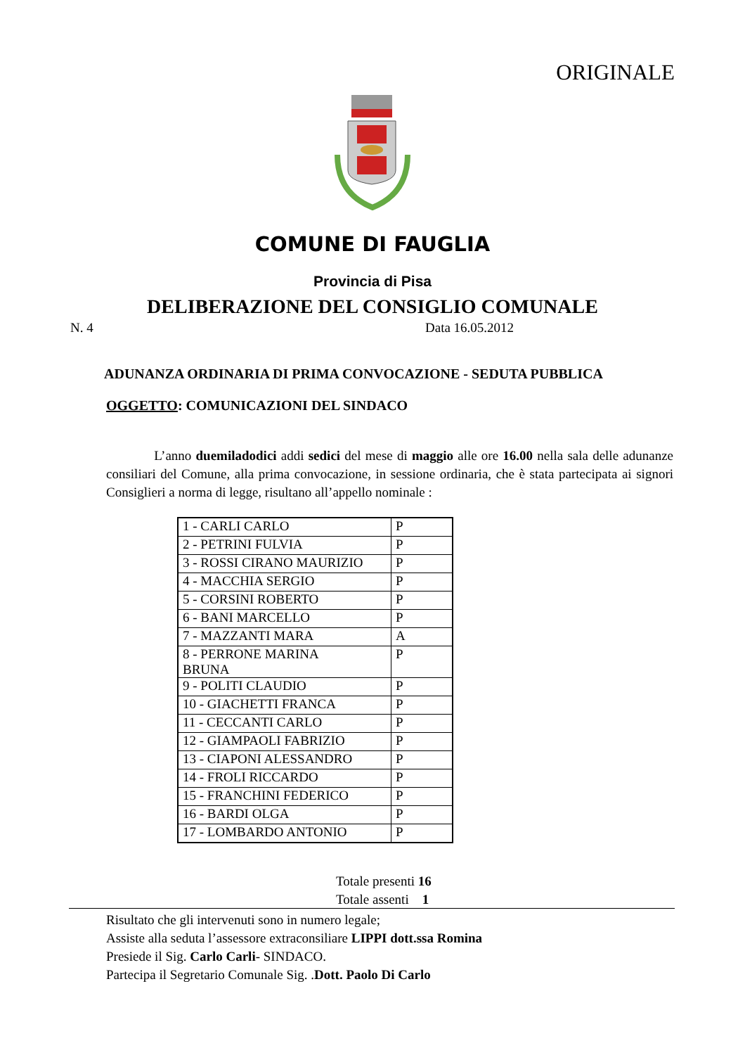ORIGINALE
COMUNE DI FAUGLIA
Provincia di Pisa
DELIBERAZIONE DEL CONSIGLIO COMUNALE
N. 4 Data 16.05.2012
ADUNANZA ORDINARIA DI PRIMA CONVOCAZIONE - SEDUTA PUBBLICA
OGGETTO: COMUNICAZIONI DEL SINDACO
L’anno duemiladodici addi sedici del mese di maggio alle ore 16.00 nella sala delle adunanze consiliari del Comune, alla prima convocazione, in sessione ordinaria, che è stata partecipata ai signori Consiglieri a norma di legge, risultano all’appello nominale :
| 1 - CARLI CARLO | P |
| 2 - PETRINI FULVIA | P |
| 3 - ROSSI CIRANO MAURIZIO | P |
| 4 - MACCHIA SERGIO | P |
| 5 - CORSINI ROBERTO | P |
| 6 - BANI MARCELLO | P |
| 7 - MAZZANTI MARA | A |
| 8 - PERRONE MARINA BRUNA | P |
| 9 - POLITI CLAUDIO | P |
| 10 - GIACHETTI FRANCA | P |
| 11 - CECCANTI CARLO | P |
| 12 - GIAMPAOLI FABRIZIO | P |
| 13 - CIAPONI ALESSANDRO | P |
| 14 - FROLI RICCARDO | P |
| 15 - FRANCHINI FEDERICO | P |
| 16 - BARDI OLGA | P |
| 17 - LOMBARDO ANTONIO | P |
Totale presenti 16
Totale assenti 1
Risultato che gli intervenuti sono in numero legale;
Assiste alla seduta l’assessore extraconsiliare LIPPI dott.ssa Romina
Presiede il Sig. Carlo Carli- SINDACO.
Partecipa il Segretario Comunale Sig. .Dott. Paolo Di Carlo